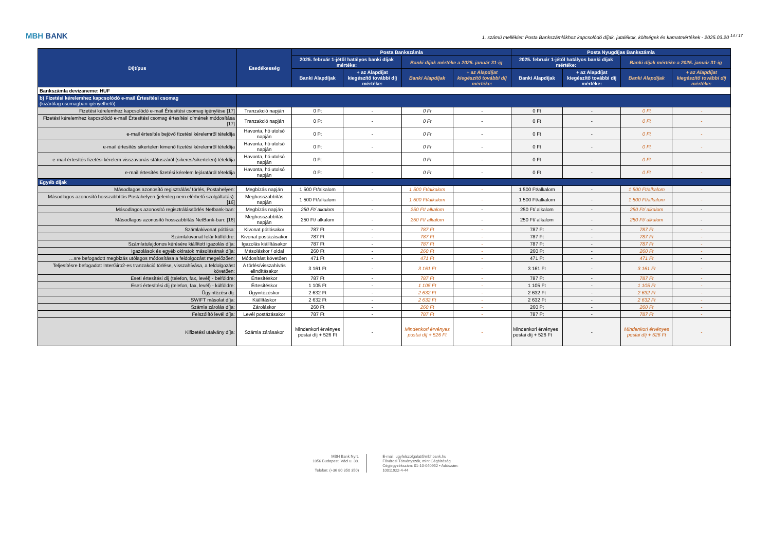MBH BANK
1. számú melléklet: Posta Bankszámlákhoz kapcsolódó díjak, jutalékok, költségek és kamatmértékek - 2025.03.20 <sup>14 / 17</sup>
| Díjtípus | Esedékesség | Posta Bankszámla | | | | Posta Nyugdíjas Bankszámla | | | |
| --- | --- | --- | --- | --- | --- | --- | --- | --- | --- |
| | | 2025. február 1-jétől hatályos banki díjak mértéke: | | Banki díjak mértéke a 2025. január 31-ig | | 2025. február 1-jétől hatályos banki díjak mértéke: | | Banki díjak mértéke a 2025. január 31-ig | |
| | | Banki Alapdíjak | + az Alapdíjat kiegészítő további díj mértéke: | Banki Alapdíjak | + az Alapdíjat kiegészítő további díj mértéke: | Banki Alapdíjak | + az Alapdíjat kiegészítő további díj mértéke: | Banki Alapdíjak | + az Alapdíjat kiegészítő további díj mértéke: |
| Bankszámla devizaneme: HUF | | | | | | | | | |
| b) Fizetési kérelemhez kapcsolódó e-mail Értesítési csomag (kizárólag csomagban igényelhető) | | | | | | | | | |
| Fizetési kérelemhez kapcsolódó e-mail Értesítési csomag igénylése [17] | Tranzakció napján | 0 Ft | - | 0 Ft | - | 0 Ft | - | 0 Ft | - |
| Fizetési kérelemhez kapcsolódó e-mail Értesítési csomag értesítési címének módosítása [17] | Tranzakció napján | 0 Ft | - | 0 Ft | - | 0 Ft | - | 0 Ft | - |
| e-mail értesítés bejövő fizetési kérelemről tételdíja | Havonta, hó utolsó napján | 0 Ft | - | 0 Ft | - | 0 Ft | - | 0 Ft | - |
| e-mail értesítés sikertelen kimenő fizetési kérelemről tételdíja | Havonta, hó utolsó napján | 0 Ft | - | 0 Ft | - | 0 Ft | - | 0 Ft | - |
| e-mail értesítés fizetési kérelem visszavonás státuszáról (sikeres/sikertelen) tételdíja | Havonta, hó utolsó napján | 0 Ft | - | 0 Ft | - | 0 Ft | - | 0 Ft | - |
| e-mail értesítés fizetési kérelem lejáratáról tételdíja | Havonta, hó utolsó napján | 0 Ft | - | 0 Ft | - | 0 Ft | - | 0 Ft | - |
| Egyéb díjak | | | | | | | | | |
| Másodlagos azonosító regisztrálás/ törlés, Postahelyen: | Megbízás napján | 1 500 Ft/alkalom | - | 1 500 Ft/alkalom | - | 1 500 Ft/alkalom | - | 1 500 Ft/alkalom | - |
| Másodlagos azonosító hosszabbítás Postahelyen (jelenleg nem elérhető szolgáltatás): [16] | Meghosszabbítás napján | 1 500 Ft/alkalom | - | 1 500 Ft/alkalom | - | 1 500 Ft/alkalom | - | 1 500 Ft/alkalom | - |
| Másodlagos azonosító regisztrálás/törlés Netbank-ban: | Megbízás napján | 250 Ft/ alkalom | - | 250 Ft/ alkalom | - | 250 Ft/ alkalom | - | 250 Ft/ alkalom | - |
| Másodlagos azonosító hosszabbítás NetBank-ban: [16] | Meghosszabbítás napján | 250 Ft/ alkalom | - | 250 Ft/ alkalom | - | 250 Ft/ alkalom | - | 250 Ft/ alkalom | - |
| Számlakivonat pótlása: | Kivonat pótlásakor | 787 Ft | - | 787 Ft | - | 787 Ft | - | 787 Ft | - |
| Számlakivonat felár külföldre: | Kivonat postázásakor | 787 Ft | - | 787 Ft | - | 787 Ft | - | 787 Ft | - |
| Számlatulajdonos kérésére kiállított igazolás díja: | Igazolás kiállításakor | 787 Ft | - | 787 Ft | - | 787 Ft | - | 787 Ft | - |
| Igazolások és egyéb okiratok másolásának díja: | Másoláskor / oldal | 260 Ft | - | 260 Ft | - | 260 Ft | - | 260 Ft | - |
| …sre befogadott megbízás utólagos módosítása a feldolgozást megelőzően: | Módosítást követően | 471 Ft | - | 471 Ft | - | 471 Ft | - | 471 Ft | - |
| Teljesítésre befogadott InterGiro2-es tranzakció törlése, visszahívása, a feldolgozást követően: | A törlés/visszahívás elindításakor | 3 161 Ft | - | 3 161 Ft | - | 3 161 Ft | - | 3 161 Ft | - |
| Eseti értesítési díj (telefon, fax, levél) - belföldre: | Értesítéskor | 787 Ft | - | 787 Ft | - | 787 Ft | - | 787 Ft | - |
| Eseti értesítési díj (telefon, fax, levél) - külföldre: | Értesítéskor | 1 105 Ft | - | 1 105 Ft | - | 1 105 Ft | - | 1 105 Ft | - |
| Ügyintézési díj: | Ügyintézéskor | 2 632 Ft | - | 2 632 Ft | - | 2 632 Ft | - | 2 632 Ft | - |
| SWIFT másolat díja: | Kiállításkor | 2 632 Ft | - | 2 632 Ft | - | 2 632 Ft | - | 2 632 Ft | - |
| Számla zárolás díja: | Zároláskor | 260 Ft | - | 260 Ft | - | 260 Ft | - | 260 Ft | - |
| Felszólító levél díja: | Levél postázásakor | 787 Ft | - | 787 Ft | - | 787 Ft | - | 787 Ft | - |
| Kifizetési utalvány díja: | Számla zárásakor | Mindenkori érvényes postai díj + 526 Ft | - | Mindenkori érvényes postai díj + 526 Ft | - | Mindenkori érvényes postai díj + 526 Ft | - | Mindenkori érvényes postai díj + 526 Ft | - |
MBH Bank Nyrt.
1056 Budapest, Váci u. 38.
Telefon: (+36 80 350 350)
E-mail: ugyfelszolgalat@mbhbank.hu
Fővárosi Törvényszék, mint Cégbíróság
Cégjegyzékszám: 01-10-040952 • Adószám:
10011922-4-44